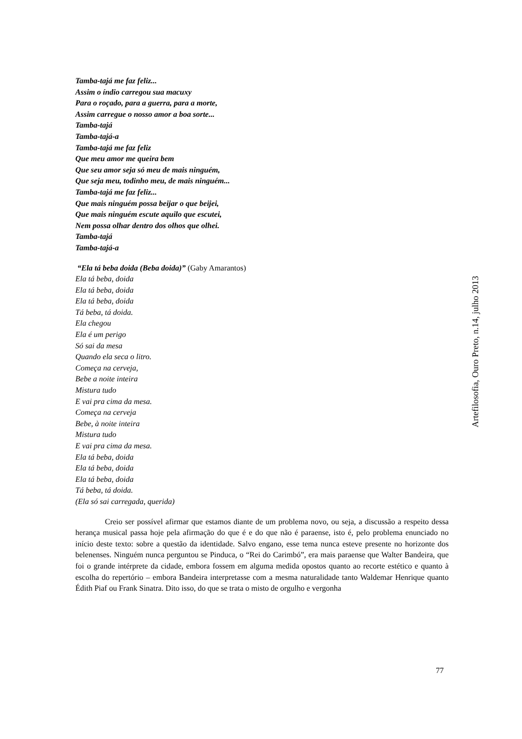Tamba-tajá me faz feliz...
Assim o índio carregou sua macuxy
Para o roçado, para a guerra, para a morte,
Assim carregue o nosso amor a boa sorte...
Tamba-tajá
Tamba-tajá-a
Tamba-tajá me faz feliz
Que meu amor me queira bem
Que seu amor seja só meu de mais ninguém,
Que seja meu, todinho meu, de mais ninguém...
Tamba-tajá me faz feliz...
Que mais ninguém possa beijar o que beijei,
Que mais ninguém escute aquilo que escutei,
Nem possa olhar dentro dos olhos que olhei.
Tamba-tajá
Tamba-tajá-a
“Ela tá beba doida (Beba doida)” (Gaby Amarantos)
Ela tá beba, doida
Ela tá beba, doida
Ela tá beba, doida
Tá beba, tá doida.
Ela chegou
Ela é um perigo
Só sai da mesa
Quando ela seca o litro.
Começa na cerveja,
Bebe a noite inteira
Mistura tudo
E vai pra cima da mesa.
Começa na cerveja
Bebe, à noite inteira
Mistura tudo
E vai pra cima da mesa.
Ela tá beba, doida
Ela tá beba, doida
Ela tá beba, doida
Tá beba, tá doida.
(Ela só sai carregada, querida)
Creio ser possível afirmar que estamos diante de um problema novo, ou seja, a discussão a respeito dessa herança musical passa hoje pela afirmação do que é e do que não é paraense, isto é, pelo problema enunciado no início deste texto: sobre a questão da identidade. Salvo engano, esse tema nunca esteve presente no horizonte dos belenenses. Ninguém nunca perguntou se Pinduca, o “Rei do Carimbó”, era mais paraense que Walter Bandeira, que foi o grande intérprete da cidade, embora fossem em alguma medida opostos quanto ao recorte estético e quanto à escolha do repertório – embora Bandeira interpretasse com a mesma naturalidade tanto Waldemar Henrique quanto Édith Piaf ou Frank Sinatra. Dito isso, do que se trata o misto de orgulho e vergonha
Artefilosofia, Ouro Preto, n.14, julho 2013
77